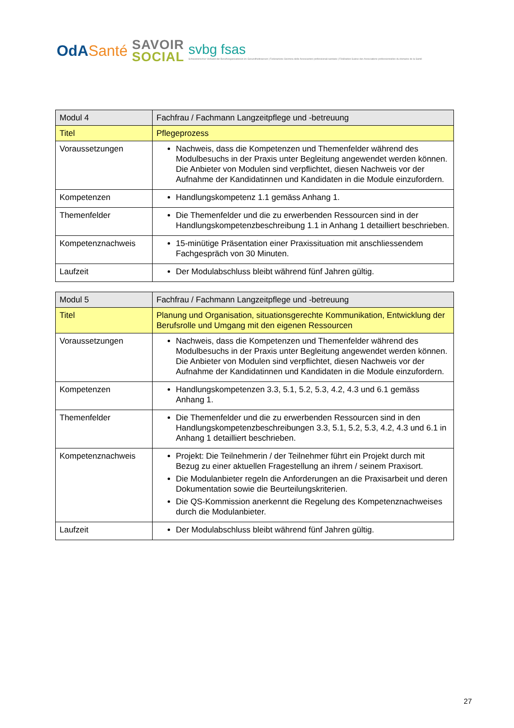OdASanté
SAVOIR
SOCIAL
svbg fsas
Schweizerischer Verband der Berufsorganisationen im Gesundheitswesen | Federazione Svizzera delle Associazioni professionali sanitarie | Fédération Suisse des Associations professionnelles du domaine de la Santé
| Modul 4 | Fachfrau / Fachmann Langzeitpflege und -betreuung |
| --- | --- |
| Titel | Pflegeprozess |
| Voraussetzungen | Nachweis, dass die Kompetenzen und Themenfelder während des Modulbesuchs in der Praxis unter Begleitung angewendet werden können. Die Anbieter von Modulen sind verpflichtet, diesen Nachweis vor der Aufnahme der Kandidatinnen und Kandidaten in die Module einzufordern. |
| Kompetenzen | Handlungskompetenz 1.1 gemäss Anhang 1. |
| Themenfelder | Die Themenfelder und die zu erwerbenden Ressourcen sind in der Handlungskompetenzbeschreibung 1.1 in Anhang 1 detailliert beschrieben. |
| Kompetenznachweis | 15-minütige Präsentation einer Praxissituation mit anschliessendem Fachgespräch von 30 Minuten. |
| Laufzeit | Der Modulabschluss bleibt während fünf Jahren gültig. |
| Modul 5 | Fachfrau / Fachmann Langzeitpflege und -betreuung |
| --- | --- |
| Titel | Planung und Organisation, situationsgerechte Kommunikation, Entwicklung der Berufsrolle und Umgang mit den eigenen Ressourcen |
| Voraussetzungen | Nachweis, dass die Kompetenzen und Themenfelder während des Modulbesuchs in der Praxis unter Begleitung angewendet werden können. Die Anbieter von Modulen sind verpflichtet, diesen Nachweis vor der Aufnahme der Kandidatinnen und Kandidaten in die Module einzufordern. |
| Kompetenzen | Handlungskompetenzen 3.3, 5.1, 5.2, 5.3, 4.2, 4.3 und 6.1 gemäss Anhang 1. |
| Themenfelder | Die Themenfelder und die zu erwerbenden Ressourcen sind in den Handlungskompetenzbeschreibungen 3.3, 5.1, 5.2, 5.3, 4.2, 4.3 und 6.1 in Anhang 1 detailliert beschrieben. |
| Kompetenznachweis | Projekt: Die Teilnehmerin / der Teilnehmer führt ein Projekt durch mit Bezug zu einer aktuellen Fragestellung an ihrem / seinem Praxisort. Die Modulanbieter regeln die Anforderungen an die Praxisarbeit und deren Dokumentation sowie die Beurteilungskriterien. Die QS-Kommission anerkennt die Regelung des Kompetenznachweises durch die Modulanbieter. |
| Laufzeit | Der Modulabschluss bleibt während fünf Jahren gültig. |
27